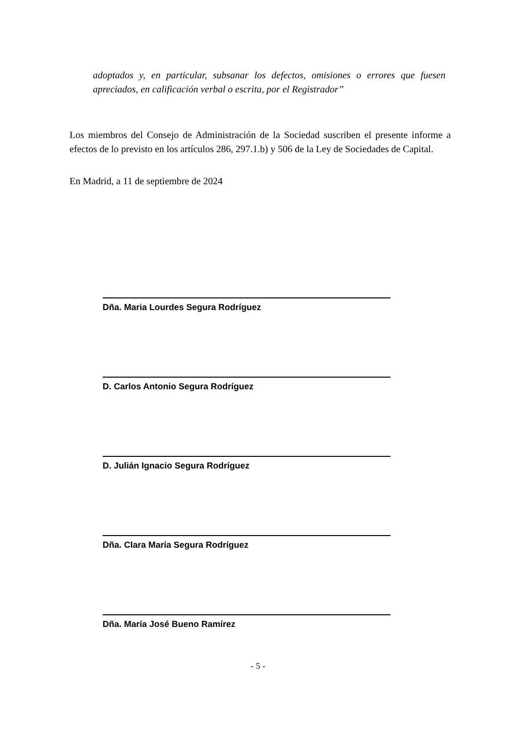adoptados y, en particular, subsanar los defectos, omisiones o errores que fuesen apreciados, en calificación verbal o escrita, por el Registrador”
Los miembros del Consejo de Administración de la Sociedad suscriben el presente informe a efectos de lo previsto en los artículos 286, 297.1.b) y 506 de la Ley de Sociedades de Capital.
En Madrid, a 11 de septiembre de 2024
Dña. Maria Lourdes Segura Rodríguez
D. Carlos Antonio Segura Rodríguez
D. Julián Ignacio Segura Rodríguez
Dña. Clara María Segura Rodríguez
Dña. María José Bueno Ramírez
- 5 -